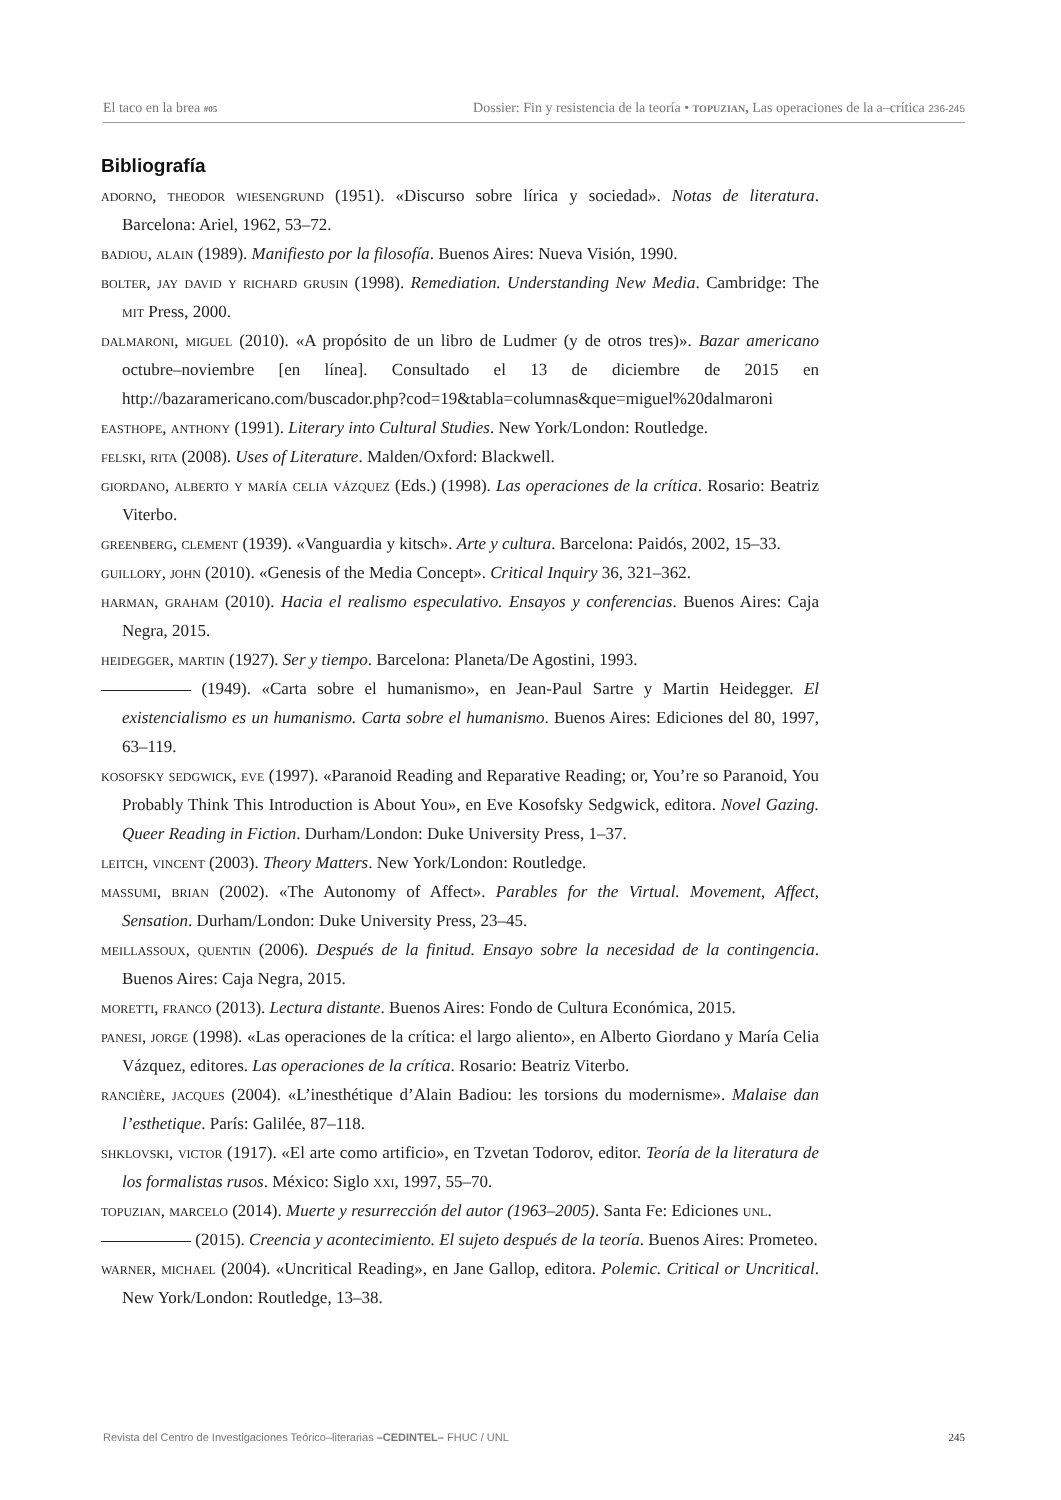El taco en la brea #05 Dossier: Fin y resistencia de la teoría • topuzian, Las operaciones de la a–crítica 236-245
Bibliografía
adorno, theodor wiesengrund (1951). «Discurso sobre lírica y sociedad». Notas de literatura. Barcelona: Ariel, 1962, 53–72.
badiou, alain (1989). Manifiesto por la filosofía. Buenos Aires: Nueva Visión, 1990.
bolter, jay david y richard grusin (1998). Remediation. Understanding New Media. Cambridge: The mit Press, 2000.
dalmaroni, miguel (2010). «A propósito de un libro de Ludmer (y de otros tres)». Bazar americano octubre–noviembre [en línea]. Consultado el 13 de diciembre de 2015 en http://bazaramericano.com/buscador.php?cod=19&tabla=columnas&que=miguel%20dalmaroni
easthope, anthony (1991). Literary into Cultural Studies. New York/London: Routledge.
felski, rita (2008). Uses of Literature. Malden/Oxford: Blackwell.
giordano, alberto y maría celia vázquez (Eds.) (1998). Las operaciones de la crítica. Rosario: Beatriz Viterbo.
greenberg, clement (1939). «Vanguardia y kitsch». Arte y cultura. Barcelona: Paidós, 2002, 15–33.
guillory, john (2010). «Genesis of the Media Concept». Critical Inquiry 36, 321–362.
harman, graham (2010). Hacia el realismo especulativo. Ensayos y conferencias. Buenos Aires: Caja Negra, 2015.
heidegger, martin (1927). Ser y tiempo. Barcelona: Planeta/De Agostini, 1993.
(1949). «Carta sobre el humanismo», en Jean-Paul Sartre y Martin Heidegger. El existencialismo es un humanismo. Carta sobre el humanismo. Buenos Aires: Ediciones del 80, 1997, 63–119.
kosofsky sedgwick, eve (1997). «Paranoid Reading and Reparative Reading; or, You’re so Paranoid, You Probably Think This Introduction is About You», en Eve Kosofsky Sedgwick, editora. Novel Gazing. Queer Reading in Fiction. Durham/London: Duke University Press, 1–37.
leitch, vincent (2003). Theory Matters. New York/London: Routledge.
massumi, brian (2002). «The Autonomy of Affect». Parables for the Virtual. Movement, Affect, Sensation. Durham/London: Duke University Press, 23–45.
meillassoux, quentin (2006). Después de la finitud. Ensayo sobre la necesidad de la contingencia. Buenos Aires: Caja Negra, 2015.
moretti, franco (2013). Lectura distante. Buenos Aires: Fondo de Cultura Económica, 2015.
panesi, jorge (1998). «Las operaciones de la crítica: el largo aliento», en Alberto Giordano y María Celia Vázquez, editores. Las operaciones de la crítica. Rosario: Beatriz Viterbo.
rancière, jacques (2004). «L’inesthétique d’Alain Badiou: les torsions du modernisme». Malaise dan l’esthetique. París: Galilée, 87–118.
shklovski, victor (1917). «El arte como artificio», en Tzvetan Todorov, editor. Teoría de la literatura de los formalistas rusos. México: Siglo xxi, 1997, 55–70.
topuzian, marcelo (2014). Muerte y resurrección del autor (1963–2005). Santa Fe: Ediciones unl.
(2015). Creencia y acontecimiento. El sujeto después de la teoría. Buenos Aires: Prometeo.
warner, michael (2004). «Uncritical Reading», en Jane Gallop, editora. Polemic. Critical or Uncritical. New York/London: Routledge, 13–38.
Revista del Centro de Investigaciones Teórico–literarias –CEDINTEL– FHUC / UNL 245